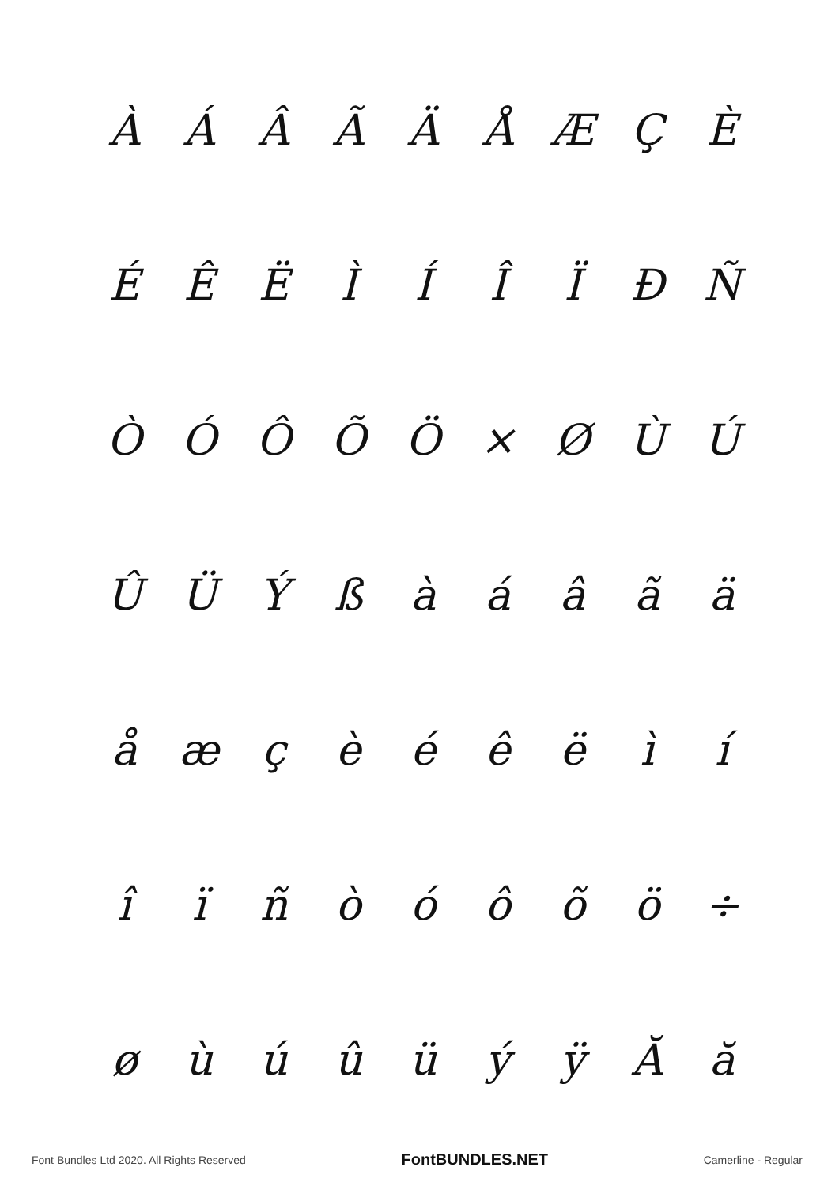ÀÁÂÃÄÅÆÇÈ ÉÊËÌÍÎÏÐÑ ÒÓÔÕÖ × ØÙÚ ÛÜÝß àáâãä åæçèéêëìí îïñòóôõö ÷ øùúûüýÿ Ă ă
Font Bundles Ltd 2020. All Rights Reserved FontBUNDLES.NET Camerline - Regular